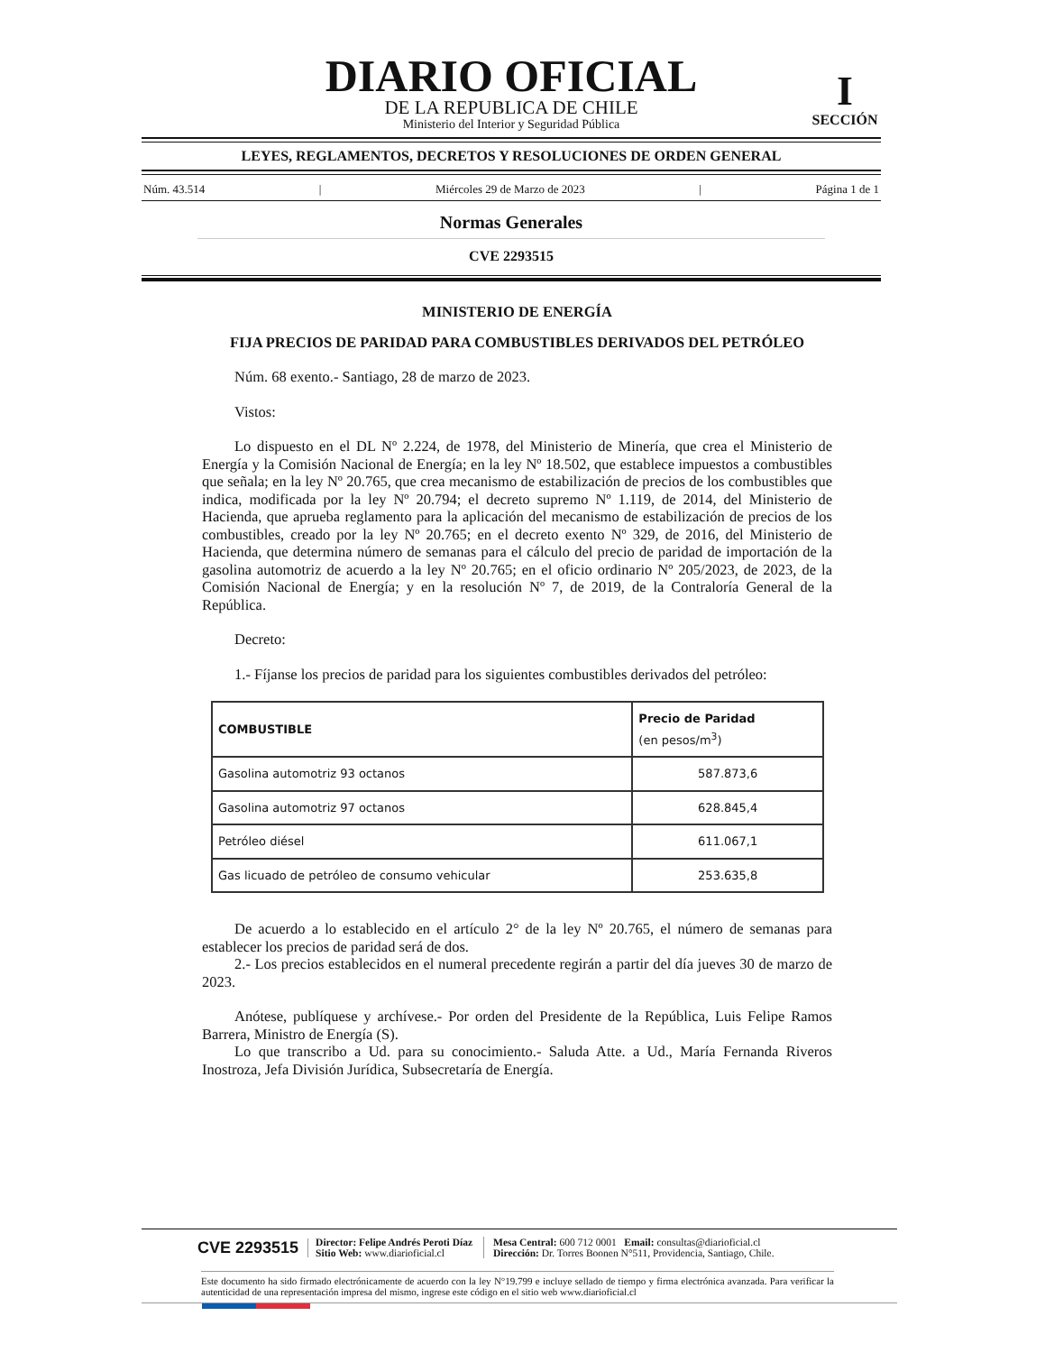DIARIO OFICIAL
DE LA REPUBLICA DE CHILE
Ministerio del Interior y Seguridad Pública
I
SECCIÓN
LEYES, REGLAMENTOS, DECRETOS Y RESOLUCIONES DE ORDEN GENERAL
Núm. 43.514 | Miércoles 29 de Marzo de 2023 | Página 1 de 1
Normas Generales
CVE 2293515
MINISTERIO DE ENERGÍA
FIJA PRECIOS DE PARIDAD PARA COMBUSTIBLES DERIVADOS DEL PETRÓLEO
Núm. 68 exento.- Santiago, 28 de marzo de 2023.
Vistos:
Lo dispuesto en el DL Nº 2.224, de 1978, del Ministerio de Minería, que crea el Ministerio de Energía y la Comisión Nacional de Energía; en la ley Nº 18.502, que establece impuestos a combustibles que señala; en la ley Nº 20.765, que crea mecanismo de estabilización de precios de los combustibles que indica, modificada por la ley Nº 20.794; el decreto supremo Nº 1.119, de 2014, del Ministerio de Hacienda, que aprueba reglamento para la aplicación del mecanismo de estabilización de precios de los combustibles, creado por la ley Nº 20.765; en el decreto exento Nº 329, de 2016, del Ministerio de Hacienda, que determina número de semanas para el cálculo del precio de paridad de importación de la gasolina automotriz de acuerdo a la ley Nº 20.765; en el oficio ordinario Nº 205/2023, de 2023, de la Comisión Nacional de Energía; y en la resolución Nº 7, de 2019, de la Contraloría General de la República.
Decreto:
1.- Fíjanse los precios de paridad para los siguientes combustibles derivados del petróleo:
| COMBUSTIBLE | Precio de Paridad (en pesos/m<sup>3</sup>) |
| --- | --- |
| Gasolina automotriz 93 octanos | 587.873,6 |
| Gasolina automotriz 97 octanos | 628.845,4 |
| Petróleo diésel | 611.067,1 |
| Gas licuado de petróleo de consumo vehicular | 253.635,8 |
De acuerdo a lo establecido en el artículo 2° de la ley Nº 20.765, el número de semanas para establecer los precios de paridad será de dos.
2.- Los precios establecidos en el numeral precedente regirán a partir del día jueves 30 de marzo de 2023.
Anótese, publíquese y archívese.- Por orden del Presidente de la República, Luis Felipe Ramos Barrera, Ministro de Energía (S).
Lo que transcribo a Ud. para su conocimiento.- Saluda Atte. a Ud., María Fernanda Riveros Inostroza, Jefa División Jurídica, Subsecretaría de Energía.
CVE 2293515
Director: Felipe Andrés Peroti Díaz
Sitio Web: www.diarioficial.cl
Mesa Central: 600 712 0001 Email: consultas@diarioficial.cl
Dirección: Dr. Torres Boonen N°511, Providencia, Santiago, Chile.
Este documento ha sido firmado electrónicamente de acuerdo con la ley N°19.799 e incluye sellado de tiempo y firma electrónica avanzada. Para verificar la autenticidad de una representación impresa del mismo, ingrese este código en el sitio web www.diarioficial.cl